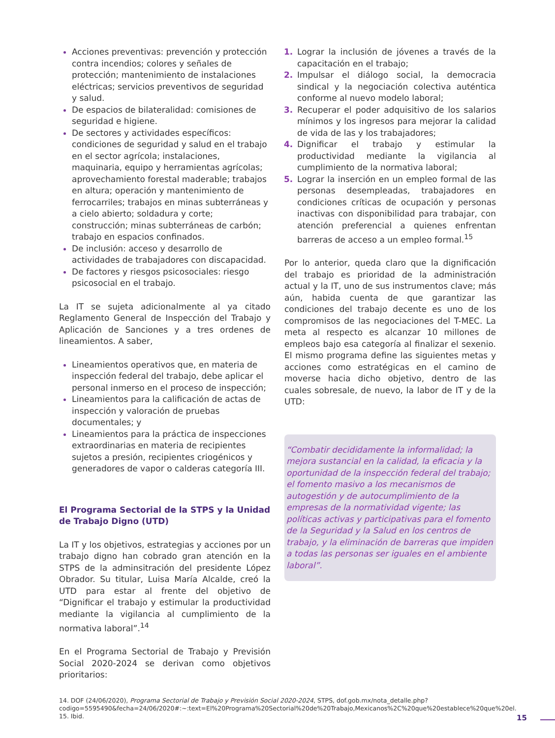Acciones preventivas: prevención y protección contra incendios; colores y señales de protección; mantenimiento de instalaciones eléctricas; servicios preventivos de seguridad y salud.
De espacios de bilateralidad: comisiones de seguridad e higiene.
De sectores y actividades específicos: condiciones de seguridad y salud en el trabajo en el sector agrícola; instalaciones, maquinaria, equipo y herramientas agrícolas; aprovechamiento forestal maderable; trabajos en altura; operación y mantenimiento de ferrocarriles; trabajos en minas subterráneas y a cielo abierto; soldadura y corte; construcción; minas subterráneas de carbón; trabajo en espacios confinados.
De inclusión: acceso y desarrollo de actividades de trabajadores con discapacidad.
De factores y riesgos psicosociales: riesgo psicosocial en el trabajo.
La IT se sujeta adicionalmente al ya citado Reglamento General de Inspección del Trabajo y Aplicación de Sanciones y a tres ordenes de lineamientos. A saber,
Lineamientos operativos que, en materia de inspección federal del trabajo, debe aplicar el personal inmerso en el proceso de inspección;
Lineamientos para la calificación de actas de inspección y valoración de pruebas documentales; y
Lineamientos para la práctica de inspecciones extraordinarias en materia de recipientes sujetos a presión, recipientes criogénicos y generadores de vapor o calderas categoría III.
El Programa Sectorial de la STPS y la Unidad de Trabajo Digno (UTD)
La IT y los objetivos, estrategias y acciones por un trabajo digno han cobrado gran atención en la STPS de la adminsitración del presidente López Obrador. Su titular, Luisa María Alcalde, creó la UTD para estar al frente del objetivo de “Dignificar el trabajo y estimular la productividad mediante la vigilancia al cumplimiento de la normativa laboral”.<sup>14</sup>
En el Programa Sectorial de Trabajo y Previsión Social 2020-2024 se derivan como objetivos prioritarios:
1. Lograr la inclusión de jóvenes a través de la capacitación en el trabajo;
2. Impulsar el diálogo social, la democracia sindical y la negociación colectiva auténtica conforme al nuevo modelo laboral;
3. Recuperar el poder adquisitivo de los salarios mínimos y los ingresos para mejorar la calidad de vida de las y los trabajadores;
4. Dignificar el trabajo y estimular la productividad mediante la vigilancia al cumplimiento de la normativa laboral;
5. Lograr la inserción en un empleo formal de las personas desempleadas, trabajadores en condiciones críticas de ocupación y personas inactivas con disponibilidad para trabajar, con atención preferencial a quienes enfrentan barreras de acceso a un empleo formal.<sup>15</sup>
Por lo anterior, queda claro que la dignificación del trabajo es prioridad de la administración actual y la IT, uno de sus instrumentos clave; más aún, habida cuenta de que garantizar las condiciones del trabajo decente es uno de los compromisos de las negociaciones del T-MEC. La meta al respecto es alcanzar 10 millones de empleos bajo esa categoría al finalizar el sexenio. El mismo programa define las siguientes metas y acciones como estratégicas en el camino de moverse hacia dicho objetivo, dentro de las cuales sobresale, de nuevo, la labor de IT y de la UTD:
“Combatir decididamente la informalidad; la mejora sustancial en la calidad, la eficacia y la oportunidad de la inspección federal del trabajo; el fomento masivo a los mecanismos de autogestión y de autocumplimiento de la empresas de la normatividad vigente; las políticas activas y participativas para el fomento de la Seguridad y la Salud en los centros de trabajo, y la eliminación de barreras que impiden a todas las personas ser iguales en el ambiente laboral”.
14. DOF (24/06/2020), Programa Sectorial de Trabajo y Previsión Social 2020-2024, STPS, dof.gob.mx/nota_detalle.php?codigo=5595490&fecha=24/06/2020#:~:text=El%20Programa%20Sectorial%20de%20Trabajo,Mexicanos%2C%20que%20establece%20que%20el.
15. Ibid.
15